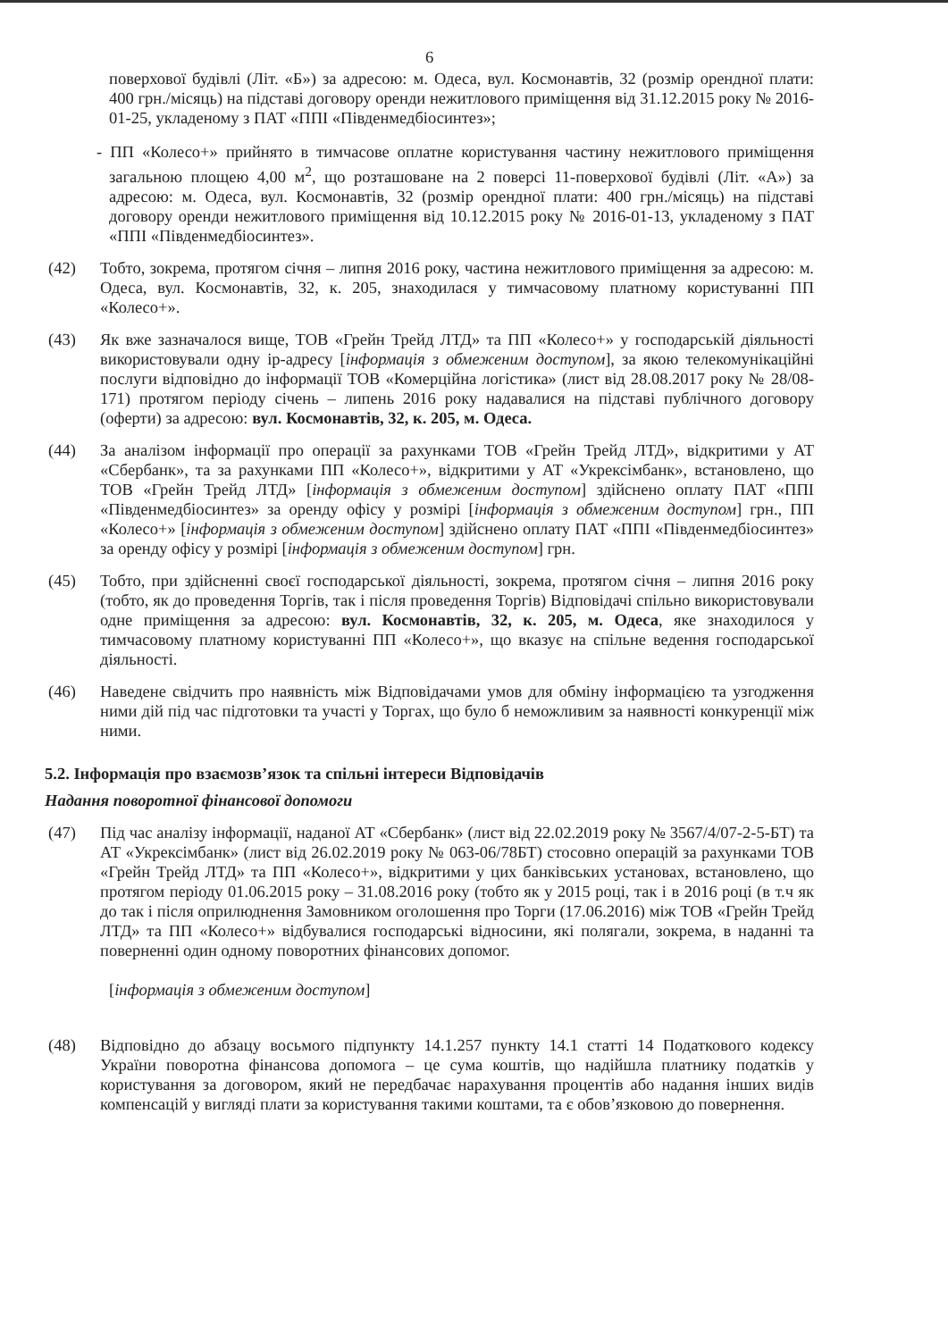6
поверхової будівлі (Літ. «Б») за адресою: м. Одеса, вул. Космонавтів, 32 (розмір орендної плати: 400 грн./місяць) на підставі договору оренди нежитлового приміщення від 31.12.2015 року № 2016-01-25, укладеному з ПАТ «ППІ «Південмедбіосинтез»;
- ПП «Колесо+» прийнято в тимчасове оплатне користування частину нежитлового приміщення загальною площею 4,00 м<sup>2</sup>, що розташоване на 2 поверсі 11-поверхової будівлі (Літ. «А») за адресою: м. Одеса, вул. Космонавтів, 32 (розмір орендної плати: 400 грн./місяць) на підставі договору оренди нежитлового приміщення від 10.12.2015 року № 2016-01-13, укладеному з ПАТ «ППІ «Південмедбіосинтез».
(42) Тобто, зокрема, протягом січня – липня 2016 року, частина нежитлового приміщення за адресою: м. Одеса, вул. Космонавтів, 32, к. 205, знаходилася у тимчасовому платному користуванні ПП «Колесо+».
(43) Як вже зазначалося вище, ТОВ «Грейн Трейд ЛТД» та ПП «Колесо+» у господарській діяльності використовували одну ір-адресу [інформація з обмеженим доступом], за якою телекомунікаційні послуги відповідно до інформації ТОВ «Комерційна логістика» (лист від 28.08.2017 року № 28/08-171) протягом періоду січень – липень 2016 року надавалися на підставі публічного договору (оферти) за адресою: вул. Космонавтів, 32, к. 205, м. Одеса.
(44) За аналізом інформації про операції за рахунками ТОВ «Грейн Трейд ЛТД», відкритими у АТ «Сбербанк», та за рахунками ПП «Колесо+», відкритими у АТ «Укрексімбанк», встановлено, що ТОВ «Грейн Трейд ЛТД» [інформація з обмеженим доступом] здійснено оплату ПАТ «ППІ «Південмедбіосинтез» за оренду офісу у розмірі [інформація з обмеженим доступом] грн., ПП «Колесо+» [інформація з обмеженим доступом] здійснено оплату ПАТ «ППІ «Південмедбіосинтез» за оренду офісу у розмірі [інформація з обмеженим доступом] грн.
(45) Тобто, при здійсненні своєї господарської діяльності, зокрема, протягом січня – липня 2016 року (тобто, як до проведення Торгів, так і після проведення Торгів) Відповідачі спільно використовували одне приміщення за адресою: вул. Космонавтів, 32, к. 205, м. Одеса, яке знаходилося у тимчасовому платному користуванні ПП «Колесо+», що вказує на спільне ведення господарської діяльності.
(46) Наведене свідчить про наявність між Відповідачами умов для обміну інформацією та узгодження ними дій під час підготовки та участі у Торгах, що було б неможливим за наявності конкуренції між ними.
5.2. Інформація про взаємозв’язок та спільні інтереси Відповідачів
Надання поворотної фінансової допомоги
(47) Під час аналізу інформації, наданої АТ «Сбербанк» (лист від 22.02.2019 року № 3567/4/07-2-5-БТ) та АТ «Укрексімбанк» (лист від 26.02.2019 року № 063-06/78БТ) стосовно операцій за рахунками ТОВ «Грейн Трейд ЛТД» та ПП «Колесо+», відкритими у цих банківських установах, встановлено, що протягом періоду 01.06.2015 року – 31.08.2016 року (тобто як у 2015 році, так і в 2016 році (в т.ч як до так і після оприлюднення Замовником оголошення про Торги (17.06.2016) між ТОВ «Грейн Трейд ЛТД» та ПП «Колесо+» відбувалися господарські відносини, які полягали, зокрема, в наданні та поверненні один одному поворотних фінансових допомог.
[інформація з обмеженим доступом]
(48) Відповідно до абзацу восьмого підпункту 14.1.257 пункту 14.1 статті 14 Податкового кодексу України поворотна фінансова допомога – це сума коштів, що надійшла платнику податків у користування за договором, який не передбачає нарахування процентів або надання інших видів компенсацій у вигляді плати за користування такими коштами, та є обов’язковою до повернення.